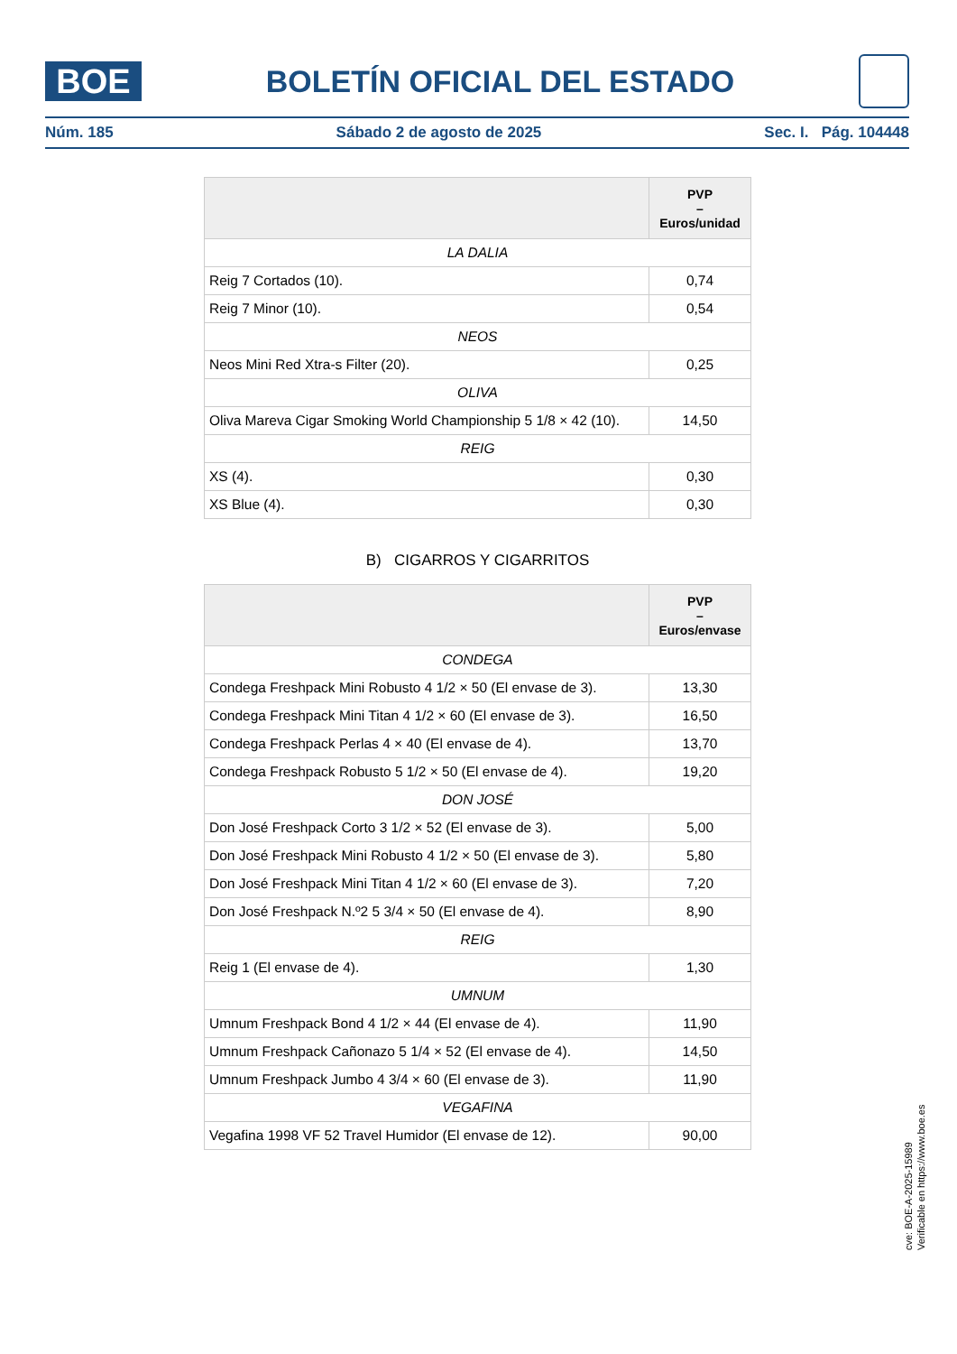BOE
BOLETÍN OFICIAL DEL ESTADO
Núm. 185 Sábado 2 de agosto de 2025 Sec. I. Pág. 104448
| | PVP – Euros/unidad |
| --- | --- |
| LA DALIA | |
| Reig 7 Cortados (10). | 0,74 |
| Reig 7 Minor (10). | 0,54 |
| NEOS | |
| Neos Mini Red Xtra-s Filter (20). | 0,25 |
| OLIVA | |
| Oliva Mareva Cigar Smoking World Championship 5 1/8 × 42 (10). | 14,50 |
| REIG | |
| XS (4). | 0,30 |
| XS Blue (4). | 0,30 |
B) CIGARROS Y CIGARRITOS
| | PVP – Euros/envase |
| --- | --- |
| CONDEGA | |
| Condega Freshpack Mini Robusto 4 1/2 × 50 (El envase de 3). | 13,30 |
| Condega Freshpack Mini Titan 4 1/2 × 60 (El envase de 3). | 16,50 |
| Condega Freshpack Perlas 4 × 40 (El envase de 4). | 13,70 |
| Condega Freshpack Robusto 5 1/2 × 50 (El envase de 4). | 19,20 |
| DON JOSÉ | |
| Don José Freshpack Corto 3 1/2 × 52 (El envase de 3). | 5,00 |
| Don José Freshpack Mini Robusto 4 1/2 × 50 (El envase de 3). | 5,80 |
| Don José Freshpack Mini Titan 4 1/2 × 60 (El envase de 3). | 7,20 |
| Don José Freshpack N.º2 5 3/4 × 50 (El envase de 4). | 8,90 |
| REIG | |
| Reig 1 (El envase de 4). | 1,30 |
| UMNUM | |
| Umnum Freshpack Bond 4 1/2 × 44 (El envase de 4). | 11,90 |
| Umnum Freshpack Cañonazo 5 1/4 × 52 (El envase de 4). | 14,50 |
| Umnum Freshpack Jumbo 4 3/4 × 60 (El envase de 3). | 11,90 |
| VEGAFINA | |
| Vegafina 1998 VF 52 Travel Humidor (El envase de 12). | 90,00 |
cve: BOE-A-2025-15989
Verificable en https://www.boe.es